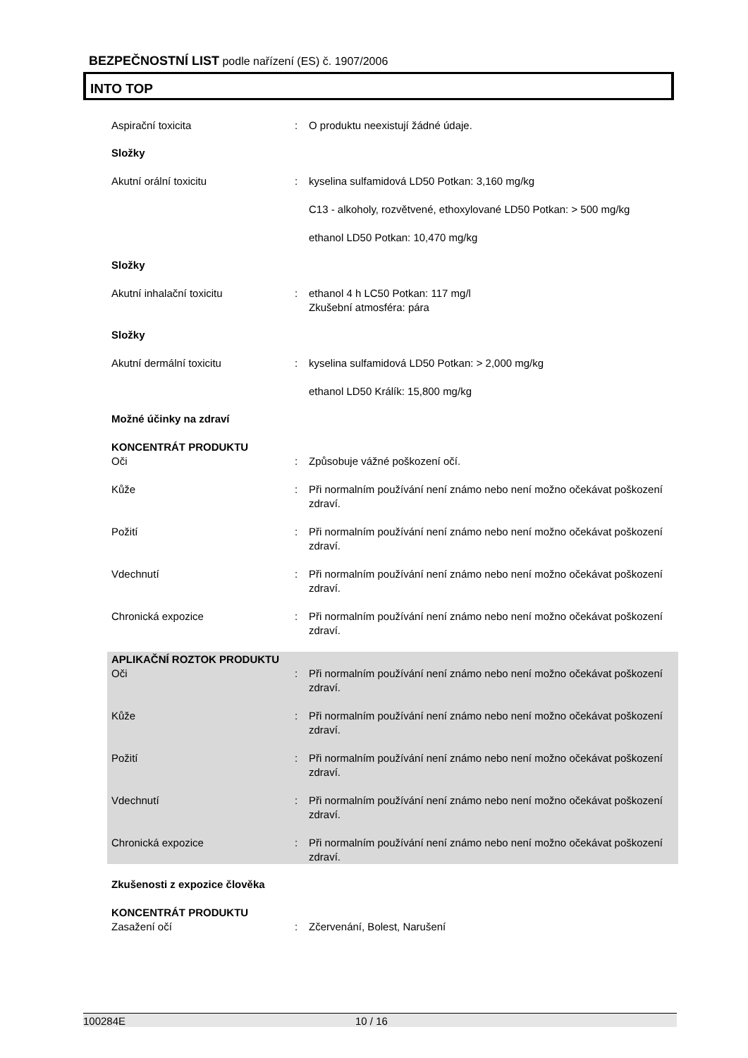BEZPEČNOSTNÍ LIST podle nařízení (ES) č. 1907/2006
INTO TOP
Aspirační toxicita : O produktu neexistují žádné údaje.
Složky
Akutní orální toxicitu : kyselina sulfamidová LD50 Potkan: 3,160 mg/kg
C13 - alkoholy, rozvětvené, ethoxylované LD50 Potkan: > 500 mg/kg
ethanol LD50 Potkan: 10,470 mg/kg
Složky
Akutní inhalační toxicitu : ethanol 4 h LC50 Potkan: 117 mg/l
Zkušební atmosféra: pára
Složky
Akutní dermální toxicitu : kyselina sulfamidová LD50 Potkan: > 2,000 mg/kg
ethanol LD50 Králík: 15,800 mg/kg
Možné účinky na zdraví
KONCENTRÁT PRODUKTU
Oči : Způsobuje vážné poškození očí.
Kůže : Při normalním používání není známo nebo není možno očekávat poškození zdraví.
Požití : Při normalním používání není známo nebo není možno očekávat poškození zdraví.
Vdechnutí : Při normalním používání není známo nebo není možno očekávat poškození zdraví.
Chronická expozice : Při normalním používání není známo nebo není možno očekávat poškození zdraví.
APLIKAČNÍ ROZTOK PRODUKTU
Oči : Při normalním používání není známo nebo není možno očekávat poškození zdraví.
Kůže : Při normalním používání není známo nebo není možno očekávat poškození zdraví.
Požití : Při normalním používání není známo nebo není možno očekávat poškození zdraví.
Vdechnutí : Při normalním používání není známo nebo není možno očekávat poškození zdraví.
Chronická expozice : Při normalním používání není známo nebo není možno očekávat poškození zdraví.
Zkušenosti z expozice člověka
KONCENTRÁT PRODUKTU
Zasažení očí : Zčervenání, Bolest, Narušení
100284E 10 / 16